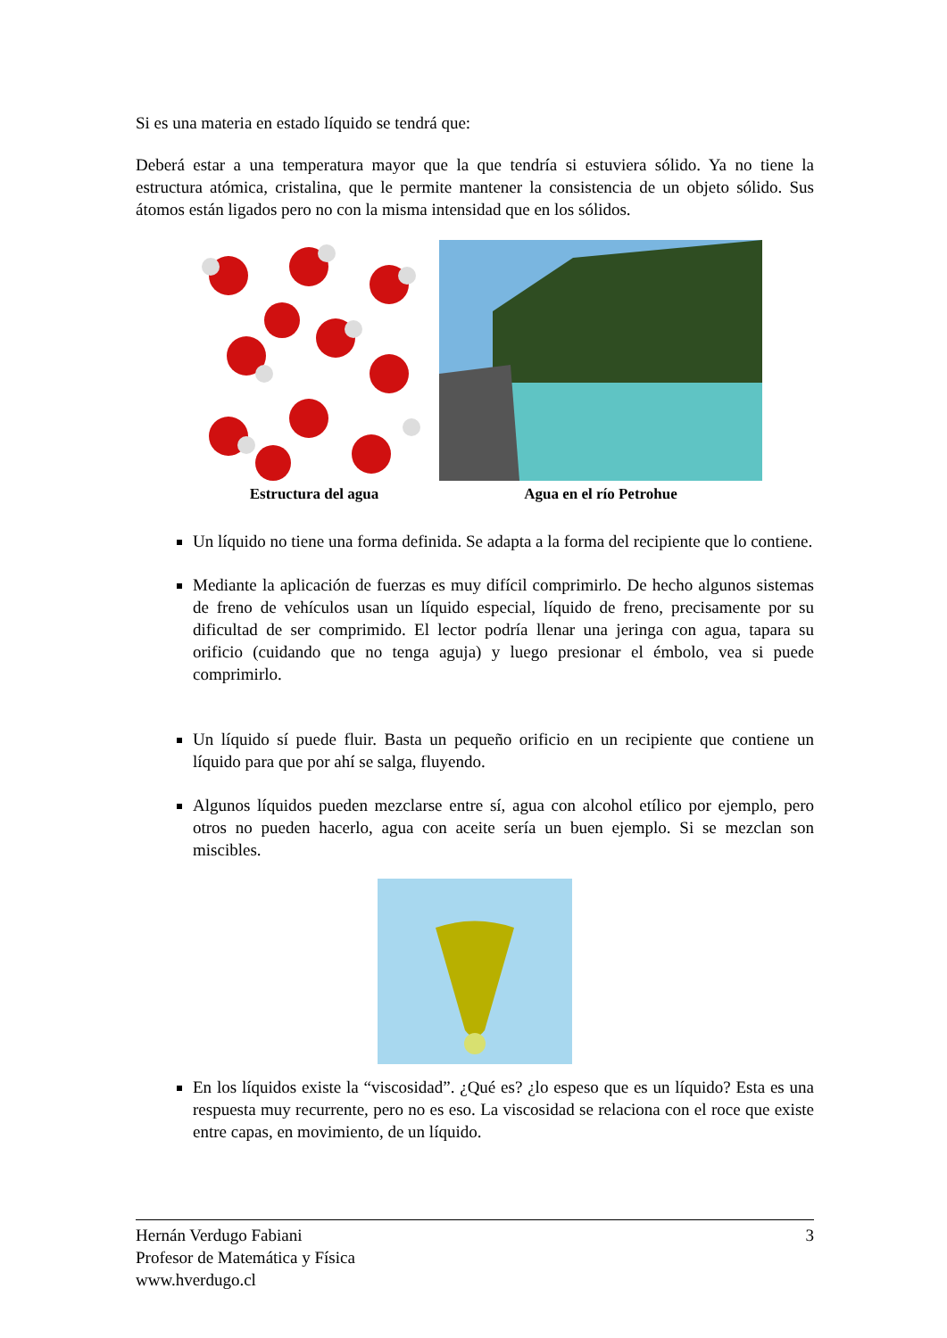Si es una materia en estado líquido se tendrá que:
Deberá estar a una temperatura mayor que la que tendría si estuviera sólido. Ya no tiene la estructura atómica, cristalina, que le permite mantener la consistencia de un objeto sólido. Sus átomos están ligados pero no con la misma intensidad que en los sólidos.
Estructura del agua
Agua en el río Petrohue
Un líquido no tiene una forma definida. Se adapta a la forma del recipiente que lo contiene.
Mediante la aplicación de fuerzas es muy difícil comprimirlo. De hecho algunos sistemas de freno de vehículos usan un líquido especial, líquido de freno, precisamente por su dificultad de ser comprimido. El lector podría llenar una jeringa con agua, tapara su orificio (cuidando que no tenga aguja) y luego presionar el émbolo, vea si puede comprimirlo.
Un líquido sí puede fluir. Basta un pequeño orificio en un recipiente que contiene un líquido para que por ahí se salga, fluyendo.
Algunos líquidos pueden mezclarse entre sí, agua con alcohol etílico por ejemplo, pero otros no pueden hacerlo, agua con aceite sería un buen ejemplo. Si se mezclan son miscibles.
En los líquidos existe la “viscosidad”. ¿Qué es? ¿lo espeso que es un líquido? Esta es una respuesta muy recurrente, pero no es eso. La viscosidad se relaciona con el roce que existe entre capas, en movimiento, de un líquido.
3 Hernán Verdugo Fabiani
Profesor de Matemática y Física
www.hverdugo.cl